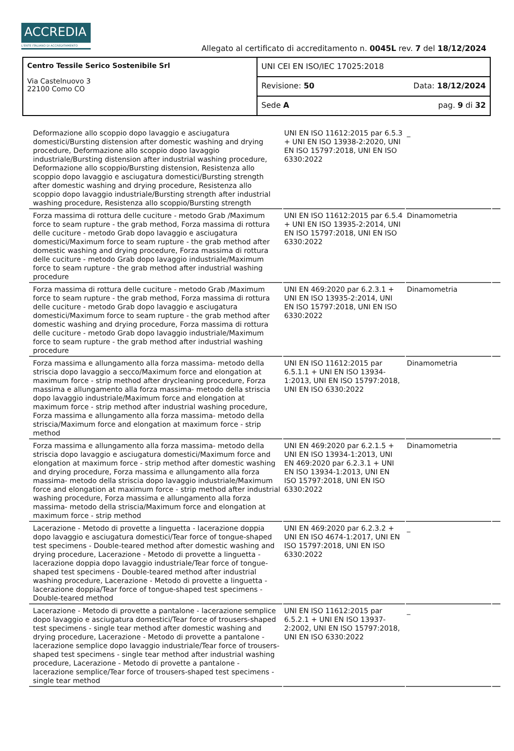ACCREDIA
L'ENTE ITALIANO DI ACCREDITAMENTO
Allegato al certificato di accreditamento n. 0045L rev. 7 del 18/12/2024
| Centro Tessile Serico Sostenibile Srl Via Castelnuovo 3 22100 Como CO | UNI CEI EN ISO/IEC 17025:2018 |
| | Revisione: 50 Data: 18/12/2024 |
| | Sede A pag. 9 di 32 |
| Deformazione allo scoppio dopo lavaggio e asciugatura domestici/Bursting distension after domestic washing and drying procedure, Deformazione allo scoppio dopo lavaggio industriale/Bursting distension after industrial washing procedure, Deformazione allo scoppio/Bursting distension, Resistenza allo scoppio dopo lavaggio e asciugatura domestici/Bursting strength after domestic washing and drying procedure, Resistenza allo scoppio dopo lavaggio industriale/Bursting strength after industrial washing procedure, Resistenza allo scoppio/Bursting strength | UNI EN ISO 11612:2015 par 6.5.3 + UNI EN ISO 13938-2:2020, UNI EN ISO 15797:2018, UNI EN ISO 6330:2022 | _ | |
| Forza massima di rottura delle cuciture - metodo Grab /Maximum force to seam rupture - the grab method, Forza massima di rottura delle cuciture - metodo Grab dopo lavaggio e asciugatura domestici/Maximum force to seam rupture - the grab method after domestic washing and drying procedure, Forza massima di rottura delle cuciture - metodo Grab dopo lavaggio industriale/Maximum force to seam rupture - the grab method after industrial washing procedure | UNI EN ISO 11612:2015 par 6.5.4 + UNI EN ISO 13935-2:2014, UNI EN ISO 15797:2018, UNI EN ISO 6330:2022 | Dinamometria | |
| Forza massima di rottura delle cuciture - metodo Grab /Maximum force to seam rupture - the grab method, Forza massima di rottura delle cuciture - metodo Grab dopo lavaggio e asciugatura domestici/Maximum force to seam rupture - the grab method after domestic washing and drying procedure, Forza massima di rottura delle cuciture - metodo Grab dopo lavaggio industriale/Maximum force to seam rupture - the grab method after industrial washing procedure | UNI EN 469:2020 par 6.2.3.1 + UNI EN ISO 13935-2:2014, UNI EN ISO 15797:2018, UNI EN ISO 6330:2022 | Dinamometria | |
| Forza massima e allungamento alla forza massima- metodo della striscia dopo lavaggio a secco/Maximum force and elongation at maximum force - strip method after drycleaning procedure, Forza massima e allungamento alla forza massima- metodo della striscia dopo lavaggio industriale/Maximum force and elongation at maximum force - strip method after industrial washing procedure, Forza massima e allungamento alla forza massima- metodo della striscia/Maximum force and elongation at maximum force - strip method | UNI EN ISO 11612:2015 par 6.5.1.1 + UNI EN ISO 13934-1:2013, UNI EN ISO 15797:2018, UNI EN ISO 6330:2022 | Dinamometria | |
| Forza massima e allungamento alla forza massima- metodo della striscia dopo lavaggio e asciugatura domestici/Maximum force and elongation at maximum force - strip method after domestic washing and drying procedure, Forza massima e allungamento alla forza massima- metodo della striscia dopo lavaggio industriale/Maximum force and elongation at maximum force - strip method after industrial washing procedure, Forza massima e allungamento alla forza massima- metodo della striscia/Maximum force and elongation at maximum force - strip method | UNI EN 469:2020 par 6.2.1.5 + UNI EN ISO 13934-1:2013, UNI EN 469:2020 par 6.2.3.1 + UNI EN ISO 13934-1:2013, UNI EN ISO 15797:2018, UNI EN ISO 6330:2022 | Dinamometria | |
| Lacerazione - Metodo di provette a linguetta - lacerazione doppia dopo lavaggio e asciugatura domestici/Tear force of tongue-shaped test specimens - Double-teared method after domestic washing and drying procedure, Lacerazione - Metodo di provette a linguetta - lacerazione doppia dopo lavaggio industriale/Tear force of tongue-shaped test specimens - Double-teared method after industrial washing procedure, Lacerazione - Metodo di provette a linguetta - lacerazione doppia/Tear force of tongue-shaped test specimens - Double-teared method | UNI EN 469:2020 par 6.2.3.2 + UNI EN ISO 4674-1:2017, UNI EN ISO 15797:2018, UNI EN ISO 6330:2022 | _ | |
| Lacerazione - Metodo di provette a pantalone - lacerazione semplice dopo lavaggio e asciugatura domestici/Tear force of trousers-shaped test specimens - single tear method after domestic washing and drying procedure, Lacerazione - Metodo di provette a pantalone - lacerazione semplice dopo lavaggio industriale/Tear force of trousers-shaped test specimens - single tear method after industrial washing procedure, Lacerazione - Metodo di provette a pantalone - lacerazione semplice/Tear force of trousers-shaped test specimens - single tear method | UNI EN ISO 11612:2015 par 6.5.2.1 + UNI EN ISO 13937-2:2002, UNI EN ISO 15797:2018, UNI EN ISO 6330:2022 | _ | |